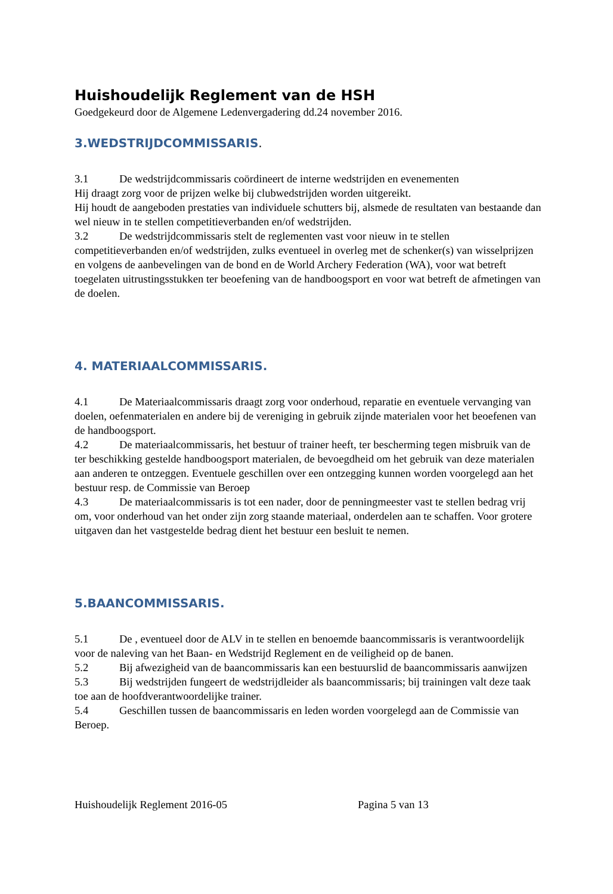Huishoudelijk Reglement van de HSH
Goedgekeurd door de Algemene Ledenvergadering dd.24 november 2016.
3.WEDSTRIJDCOMMISSARIS.
3.1 De wedstrijdcommissaris coördineert de interne wedstrijden en evenementen
Hij draagt zorg voor de prijzen welke bij clubwedstrijden worden uitgereikt.
Hij houdt de aangeboden prestaties van individuele schutters bij, alsmede de resultaten van bestaande dan wel nieuw in te stellen competitieverbanden en/of wedstrijden.
3.2 De wedstrijdcommissaris stelt de reglementen vast voor nieuw in te stellen competitieverbanden en/of wedstrijden, zulks eventueel in overleg met de schenker(s) van wisselprijzen en volgens de aanbevelingen van de bond en de World Archery Federation (WA), voor wat betreft toegelaten uitrustingsstukken ter beoefening van de handboogsport en voor wat betreft de afmetingen van de doelen.
4. MATERIAALCOMMISSARIS.
4.1 De Materiaalcommissaris draagt zorg voor onderhoud, reparatie en eventuele vervanging van doelen, oefenmaterialen en andere bij de vereniging in gebruik zijnde materialen voor het beoefenen van de handboogsport.
4.2 De materiaalcommissaris, het bestuur of trainer heeft, ter bescherming tegen misbruik van de ter beschikking gestelde handboogsport materialen, de bevoegdheid om het gebruik van deze materialen aan anderen te ontzeggen. Eventuele geschillen over een ontzegging kunnen worden voorgelegd aan het bestuur resp. de Commissie van Beroep
4.3 De materiaalcommissaris is tot een nader, door de penningmeester vast te stellen bedrag vrij om, voor onderhoud van het onder zijn zorg staande materiaal, onderdelen aan te schaffen. Voor grotere uitgaven dan het vastgestelde bedrag dient het bestuur een besluit te nemen.
5.BAANCOMMISSARIS.
5.1 De , eventueel door de ALV in te stellen en benoemde baancommissaris is verantwoordelijk voor de naleving van het Baan- en Wedstrijd Reglement en de veiligheid op de banen.
5.2 Bij afwezigheid van de baancommissaris kan een bestuurslid de baancommissaris aanwijzen
5.3 Bij wedstrijden fungeert de wedstrijdleider als baancommissaris; bij trainingen valt deze taak toe aan de hoofdverantwoordelijke trainer.
5.4 Geschillen tussen de baancommissaris en leden worden voorgelegd aan de Commissie van Beroep.
Huishoudelijk Reglement 2016-05 Pagina 5 van 13